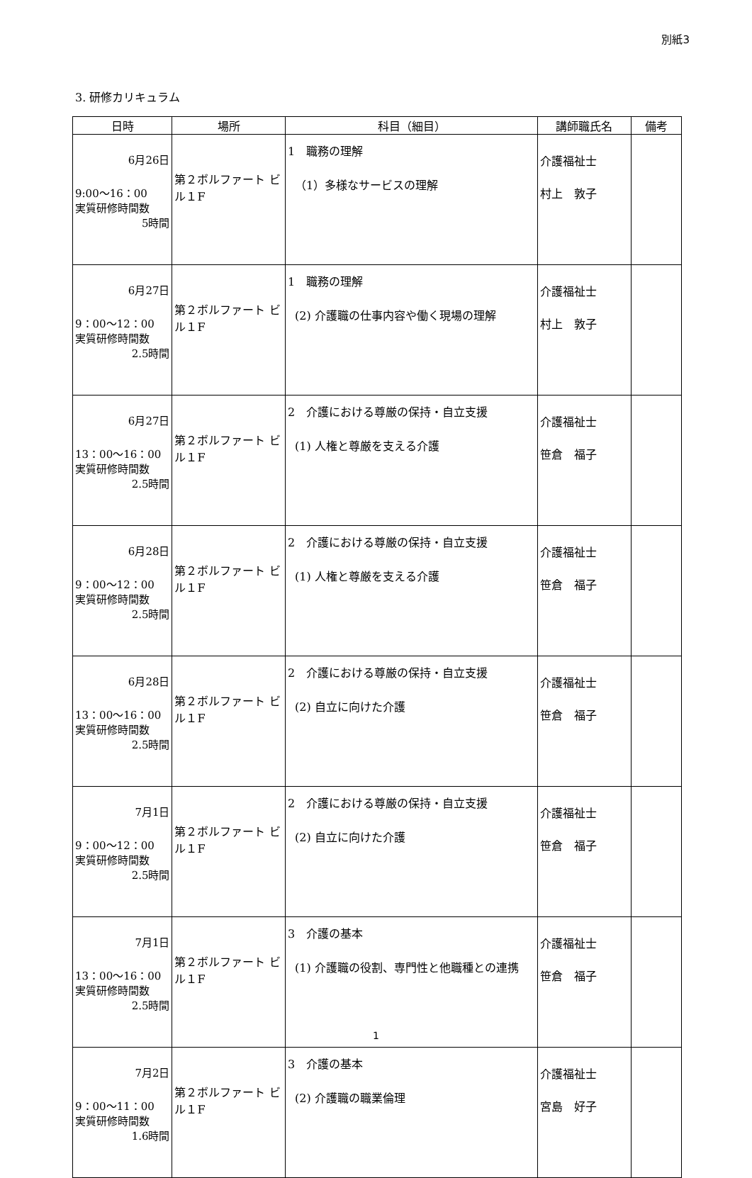別紙3
3. 研修カリキュラム
| 日時 | 場所 | 科目（細目） | 講師職氏名 | 備考 |
| --- | --- | --- | --- | --- |
| 6月26日 9:00～16：00 実質研修時間数 5時間 | 第２ボルファート ビル１F | 1 職務の理解 （1）多様なサービスの理解 | 介護福祉士 村上 敦子 | |
| 6月27日 9：00～12：00 実質研修時間数 2.5時間 | 第２ボルファート ビル１F | 1 職務の理解 (2) 介護職の仕事内容や働く現場の理解 | 介護福祉士 村上 敦子 | |
| 6月27日 13：00～16：00 実質研修時間数 2.5時間 | 第２ボルファート ビル１F | 2 介護における尊厳の保持・自立支援 (1) 人権と尊厳を支える介護 | 介護福祉士 笹倉 福子 | |
| 6月28日 9：00～12：00 実質研修時間数 2.5時間 | 第２ボルファート ビル１F | 2 介護における尊厳の保持・自立支援 (1) 人権と尊厳を支える介護 | 介護福祉士 笹倉 福子 | |
| 6月28日 13：00～16：00 実質研修時間数 2.5時間 | 第２ボルファート ビル１F | 2 介護における尊厳の保持・自立支援 (2) 自立に向けた介護 | 介護福祉士 笹倉 福子 | |
| 7月1日 9：00～12：00 実質研修時間数 2.5時間 | 第２ボルファート ビル１F | 2 介護における尊厳の保持・自立支援 (2) 自立に向けた介護 | 介護福祉士 笹倉 福子 | |
| 7月1日 13：00～16：00 実質研修時間数 2.5時間 | 第２ボルファート ビル１F | 3 介護の基本 (1) 介護職の役割、専門性と他職種との連携 | 介護福祉士 笹倉 福子 | |
| 7月2日 9：00～11：00 実質研修時間数 1.6時間 | 第２ボルファート ビル１F | 3 介護の基本 (2) 介護職の職業倫理 | 介護福祉士 宮島 好子 | |
1